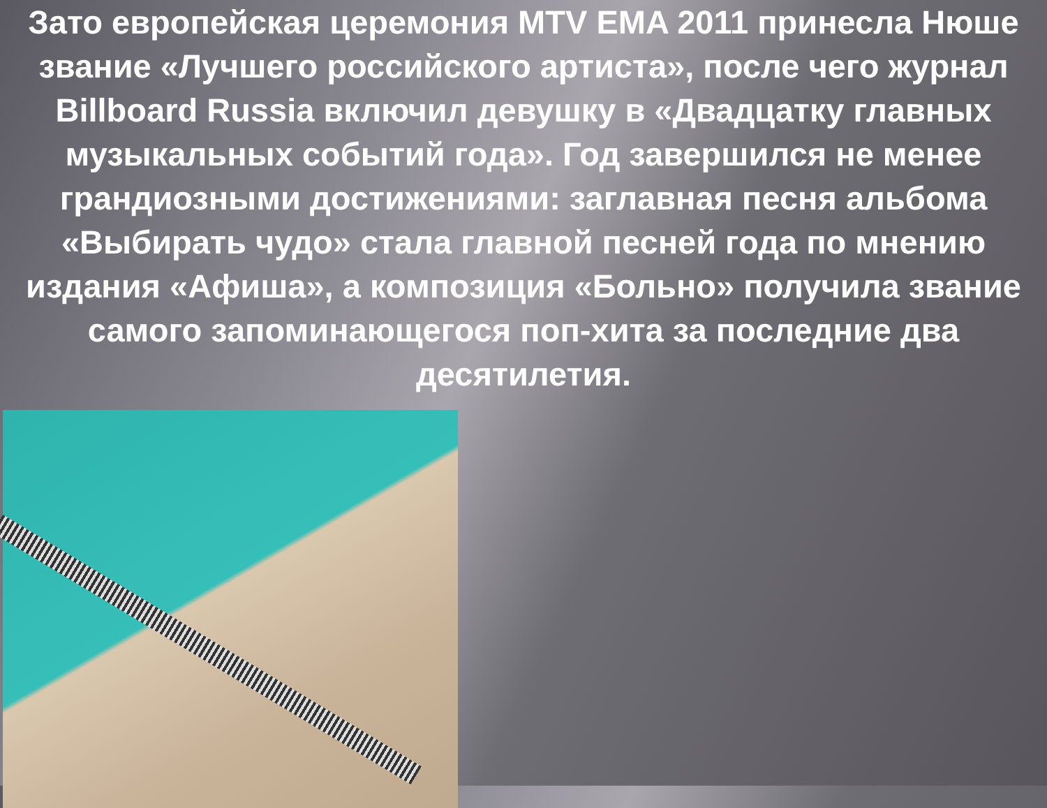Зато европейская церемония MTV EMA 2011 принесла Нюше звание «Лучшего российского артиста», после чего журнал Billboard Russia включил девушку в «Двадцатку главных музыкальных событий года». Год завершился не менее грандиозными достижениями: заглавная песня альбома «Выбирать чудо» стала главной песней года по мнению издания «Афиша», а композиция «Больно» получила звание самого запоминающегося поп-хита за последние два десятилетия.